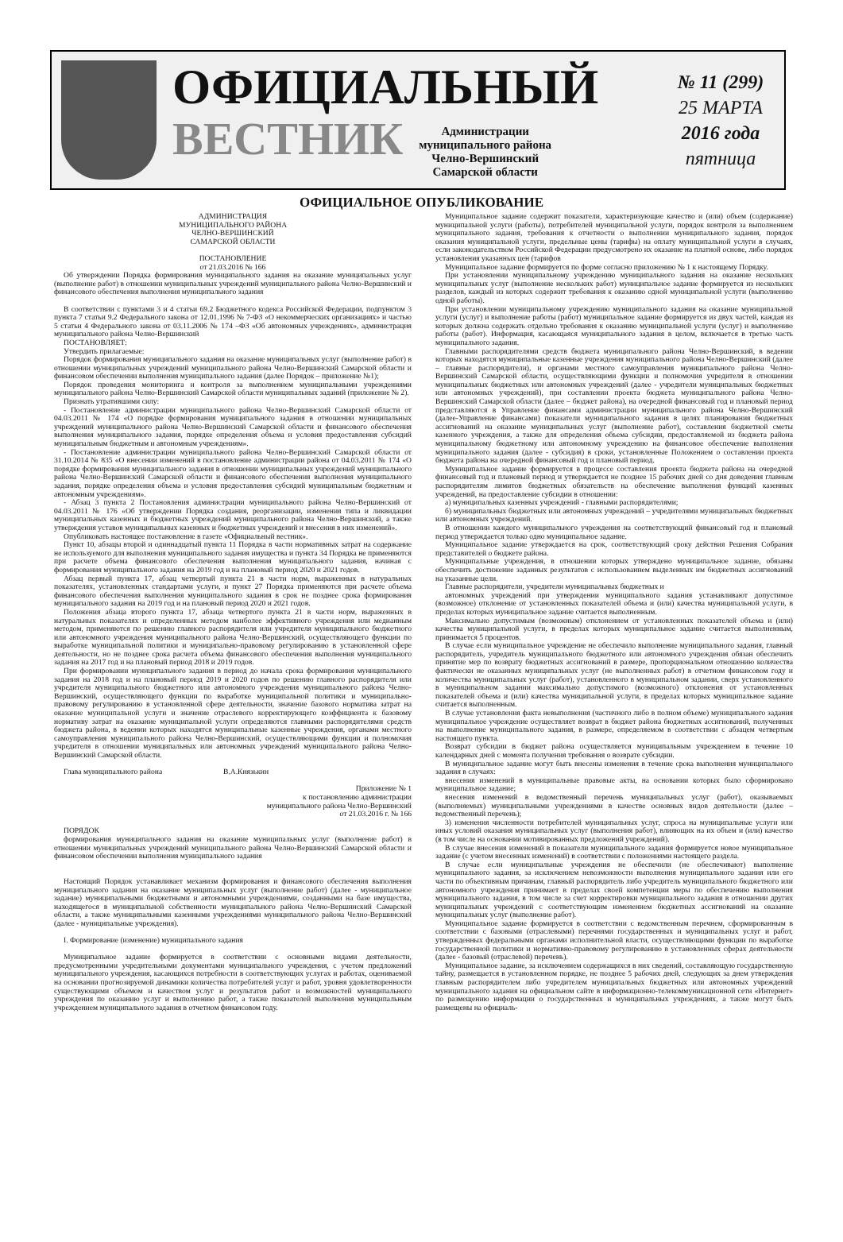ОФИЦИАЛЬНЫЙ
ВЕСТНИК
Администрации
муниципального района
Челно-Вершинский
Самарской области
№ 11 (299)
25 МАРТА
2016 года
пятница
ОФИЦИАЛЬНОЕ ОПУБЛИКОВАНИЕ
АДМИНИСТРАЦИЯ
МУНИЦИПАЛЬНОГО РАЙОНА
ЧЕЛНО-ВЕРШИНСКИЙ
САМАРСКОЙ ОБЛАСТИ
ПОСТАНОВЛЕНИЕ
от 21.03.2016 № 166
Об утверждении Порядка формирования муниципального задания на оказание муниципальных услуг (выполнение работ) в отношении муниципальных учреждений муниципального района Челно-Вершинский и финансового обеспечения выполнения муниципального задания
В соответствии с пунктами 3 и 4 статьи 69.2 Бюджетного кодекса Российской Федерации, подпунктом 3 пункта 7 статьи 9.2 Федерального закона от 12.01.1996 № 7-ФЗ «О некоммерческих организациях» и частью 5 статьи 4 Федерального закона от 03.11.2006 № 174 –ФЗ «Об автономных учреждениях», администрация муниципального района Челно-Вершинский
ПОСТАНОВЛЯЕТ:
Утвердить прилагаемые:
Порядок формирования муниципального задания на оказание муниципальных услуг (выполнение работ) в отношении муниципальных учреждений муниципального района Челно-Вершинский Самарской области и финансовом обеспечении выполнения муниципального задания (далее Порядок – приложение №1);
Порядок проведения мониторинга и контроля за выполнением муниципальными учреждениями муниципального района Челно-Вершинский Самарской области муниципальных заданий (приложение № 2).
Признать утратившими силу:
- Постановление администрации муниципального района Челно-Вершинский Самарской области от 04.03.2011 № 174 «О порядке формирования муниципального задания в отношении муниципальных учреждений муниципального района Челно-Вершинский Самарской области и финансового обеспечения выполнения муниципального задания, порядке определения объема и условия предоставления субсидий муниципальным бюджетным и автономным учреждениям».
- Постановление администрации муниципального района Челно-Вершинский Самарской области от 31.10.2014 № 835 «О внесении изменений в постановление администрации района от 04.03.2011 № 174 «О порядке формирования муниципального задания в отношении муниципальных учреждений муниципального района Челно-Вершинский Самарской области и финансового обеспечения выполнения муниципального задания, порядке определения объема и условия предоставления субсидий муниципальным бюджетным и автономным учреждениям».
- Абзац 3 пункта 2 Постановления администрации муниципального района Челно-Вершинский от 04.03.2011 № 176 «Об утверждении Порядка создания, реорганизации, изменения типа и ликвидации муниципальных казенных и бюджетных учреждений муниципального района Челно-Вершинский, а также утверждения уставов муниципальных казенных и бюджетных учреждений и внесения в них изменений».
Опубликовать настоящее постановление в газете «Официальный вестник».
Пункт 10, абзацы второй и одиннадцатый пункта 11 Порядка в части нормативных затрат на содержание не используемого для выполнения муниципального задания имущества и пункта 34 Порядка не применяются при расчете объема финансового обеспечения выполнения муниципального задания, начиная с формирования муниципального задания на 2019 год и на плановый период 2020 и 2021 годов.
Абзац первый пункта 17, абзац четвертый пункта 21 в части норм, выраженных в натуральных показателях, установленных стандартами услуги, и пункт 27 Порядка применяются при расчете объема финансового обеспечения выполнения муниципального задания в срок не позднее срока формирования муниципального задания на 2019 год и на плановый период 2020 и 2021 годов.
Положения абзаца второго пункта 17, абзаца четвертого пункта 21 в части норм, выраженных в натуральных показателях и определенных методом наиболее эффективного учреждения или медианным методом, применяются по решению главного распорядителя или учредителя муниципального бюджетного или автономного учреждения муниципального района Челно-Вершинский, осуществляющего функции по выработке муниципальной политики и муниципально-правовому регулированию в установленной сфере деятельности, но не позднее срока расчета объема финансового обеспечения выполнения муниципального задания на 2017 год и на плановый период 2018 и 2019 годов.
При формировании муниципального задания в период до начала срока формирования муниципального задания на 2018 год и на плановый период 2019 и 2020 годов по решению главного распорядителя или учредителя муниципального бюджетного или автономного учреждения муниципального района Челно-Вершинский, осуществляющего функции по выработке муниципальной политики и муниципально-правовому регулированию в установленной сфере деятельности, значение базового норматива затрат на оказание муниципальной услуги и значение отраслевого корректирующего коэффициента к базовому нормативу затрат на оказание муниципальной услуги определяются главными распорядителями средств бюджета района, в ведении которых находятся муниципальные казенные учреждения, органами местного самоуправления муниципального района Челно-Вершинский, осуществляющими функции и полномочия учредителя в отношении муниципальных или автономных учреждений муниципального района Челно-Вершинский Самарской области.
Глава муниципального района В.А.Князькин
Приложение № 1
к постановлению администрации
муниципального района Челно-Вершинский
от 21.03.2016 г. № 166
ПОРЯДОК
формирования муниципального задания на оказание муниципальных услуг (выполнение работ) в отношении муниципальных учреждений муниципального района Челно-Вершинский Самарской области и финансовом обеспечении выполнения муниципального задания
Настоящий Порядок устанавливает механизм формирования и финансового обеспечения выполнения муниципального задания на оказание муниципальных услуг (выполнение работ) (далее - муниципальное задание) муниципальными бюджетными и автономными учреждениями, созданными на базе имущества, находящегося в муниципальной собственности муниципального района Челно-Вершинский Самарской области, а также муниципальными казенными учреждениями муниципального района Челно-Вершинский (далее - муниципальные учреждения).
I. Формирование (изменение) муниципального задания
Муниципальное задание формируется в соответствии с основными видами деятельности, предусмотренными учредительными документами муниципального учреждения, с учетом предложений муниципального учреждения, касающихся потребности в соответствующих услугах и работах, оцениваемой на основании прогнозируемой динамики количества потребителей услуг и работ, уровня удовлетворенности существующими объемом и качеством услуг и результатов работ и возможностей муниципального учреждения по оказанию услуг и выполнению работ, а также показателей выполнения муниципальным учреждением муниципального задания в отчетном финансовом году.
Муниципальное задание содержит показатели, характеризующие качество и (или) объем (содержание) муниципальной услуги (работы), потребителей муниципальной услуги, порядок контроля за выполнением муниципального задания, требования к отчетности о выполнении муниципального задания, порядок оказания муниципальной услуги, предельные цены (тарифы) на оплату муниципальной услуги в случаях, если законодательством Российской Федерации предусмотрено их оказание на платной основе, либо порядок установления указанных цен (тарифов
Муниципальное задание формируется по форме согласно приложению № 1 к настоящему Порядку.
При установлении муниципальному учреждению муниципального задания на оказание нескольких муниципальных услуг (выполнение нескольких работ) муниципальное задание формируется из нескольких разделов, каждый из которых содержит требования к оказанию одной муниципальной услуги (выполнению одной работы).
При установлении муниципальному учреждению муниципального задания на оказание муниципальной услуги (услуг) и выполнение работы (работ) муниципальное задание формируется из двух частей, каждая из которых должна содержать отдельно требования к оказанию муниципальной услуги (услуг) и выполнению работы (работ). Информация, касающаяся муниципального задания в целом, включается в третью часть муниципального задания.
Главными распорядителями средств бюджета муниципального района Челно-Вершинский, в ведении которых находятся муниципальные казенные учреждения муниципального района Челно-Вершинский (далее – главные распорядители), и органами местного самоуправления муниципального района Челно-Вершинский Самарской области, осуществляющими функции и полномочия учредителя в отношении муниципальных бюджетных или автономных учреждений (далее - учредители муниципальных бюджетных или автономных учреждений), при составлении проекта бюджета муниципального района Челно-Вершинский Самарской области (далее – бюджет района), на очередной финансовый год и плановый период представляются в Управление финансами администрации муниципального района Челно-Вершинский (далее-Управление финансами) показатели муниципального задания в целях планирования бюджетных ассигнований на оказание муниципальных услуг (выполнение работ), составления бюджетной сметы казенного учреждения, а также для определения объема субсидии, предоставляемой из бюджета района муниципальному бюджетному или автономному учреждению на финансовое обеспечение выполнения муниципального задания (далее - субсидия) в сроки, установленные Положением о составлении проекта бюджета района на очередной финансовый год и плановый период.
Муниципальное задание формируется в процессе составления проекта бюджета района на очередной финансовый год и плановый период и утверждается не позднее 15 рабочих дней со дня доведения главным распорядителям лимитов бюджетных обязательств на обеспечение выполнения функций казенных учреждений, на предоставление субсидии в отношении:
а) муниципальных казенных учреждений - главными распорядителями;
б) муниципальных бюджетных или автономных учреждений – учредителями муниципальных бюджетных или автономных учреждений.
В отношении каждого муниципального учреждения на соответствующий финансовый год и плановый период утверждается только одно муниципальное задание.
Муниципальное задание утверждается на срок, соответствующий сроку действия Решения Собрания представителей о бюджете района.
Муниципальные учреждения, в отношении которых утверждено муниципальное задание, обязаны обеспечить достижение заданных результатов с использованием выделенных им бюджетных ассигнований на указанные цели.
Главные распорядители, учредители муниципальных бюджетных и
автономных учреждений при утверждении муниципального задания устанавливают допустимое (возможное) отклонение от установленных показателей объема и (или) качества муниципальной услуги, в пределах которых муниципальное задание считается выполненным.
Максимально допустимым (возможным) отклонением от установленных показателей объема и (или) качества муниципальной услуги, в пределах которых муниципальное задание считается выполненным, принимается 5 процентов.
В случае если муниципальное учреждение не обеспечило выполнение муниципального задания, главный распорядитель, учредитель муниципального бюджетного или автономного учреждения обязан обеспечить принятие мер по возврату бюджетных ассигнований в размере, пропорциональном отношению количества фактически не оказанных муниципальных услуг (не выполненных работ) в отчетном финансовом году и количества муниципальных услуг (работ), установленного в муниципальном задании, сверх установленного в муниципальном задании максимально допустимого (возможного) отклонения от установленных показателей объема и (или) качества муниципальной услуги, в пределах которых муниципальное задание считается выполненным.
В случае установления факта невыполнения (частичного либо в полном объеме) муниципального задания муниципальное учреждение осуществляет возврат в бюджет района бюджетных ассигнований, полученных на выполнение муниципального задания, в размере, определяемом в соответствии с абзацем четвертым настоящего пункта.
Возврат субсидии в бюджет района осуществляется муниципальным учреждением в течение 10 календарных дней с момента получения требования о возврате субсидии.
В муниципальное задание могут быть внесены изменения в течение срока выполнения муниципального задания в случаях:
внесения изменений в муниципальные правовые акты, на основании которых было сформировано муниципальное задание;
внесения изменений в ведомственный перечень муниципальных услуг (работ), оказываемых (выполняемых) муниципальными учреждениями в качестве основных видов деятельности (далее – ведомственный перечень);
3) изменения численности потребителей муниципальных услуг, спроса на муниципальные услуги или иных условий оказания муниципальных услуг (выполнения работ), влияющих на их объем и (или) качество (в том числе на основании мотивированных предложений учреждений).
В случае внесения изменений в показатели муниципального задания формируется новое муниципальное задание (с учетом внесенных изменений) в соответствии с положениями настоящего раздела.
В случае если муниципальные учреждения не обеспечили (не обеспечивают) выполнение муниципального задания, за исключением невозможности выполнения муниципального задания или его части по объективным причинам, главный распорядитель либо учредитель муниципального бюджетного или автономного учреждения принимает в пределах своей компетенции меры по обеспечению выполнения муниципального задания, в том числе за счет корректировки муниципального задания в отношении других муниципальных учреждений с соответствующим изменением бюджетных ассигнований на оказание муниципальных услуг (выполнение работ).
Муниципальное задание формируется в соответствии с ведомственным перечнем, сформированным в соответствии с базовыми (отраслевыми) перечнями государственных и муниципальных услуг и работ, утвержденных федеральными органами исполнительной власти, осуществляющими функции по выработке государственной политики и нормативно-правовому регулированию в установленных сферах деятельности (далее - базовый (отраслевой) перечень).
Муниципальное задание, за исключением содержащихся в них сведений, составляющую государственную тайну, размещается в установленном порядке, не позднее 5 рабочих дней, следующих за днем утверждения главным распорядителем либо учредителем муниципальных бюджетных или автономных учреждений муниципального задания на официальном сайте в информационно-телекоммуникационной сети «Интернет» по размещению информации о государственных и муниципальных учреждениях, а также могут быть размещены на официаль-